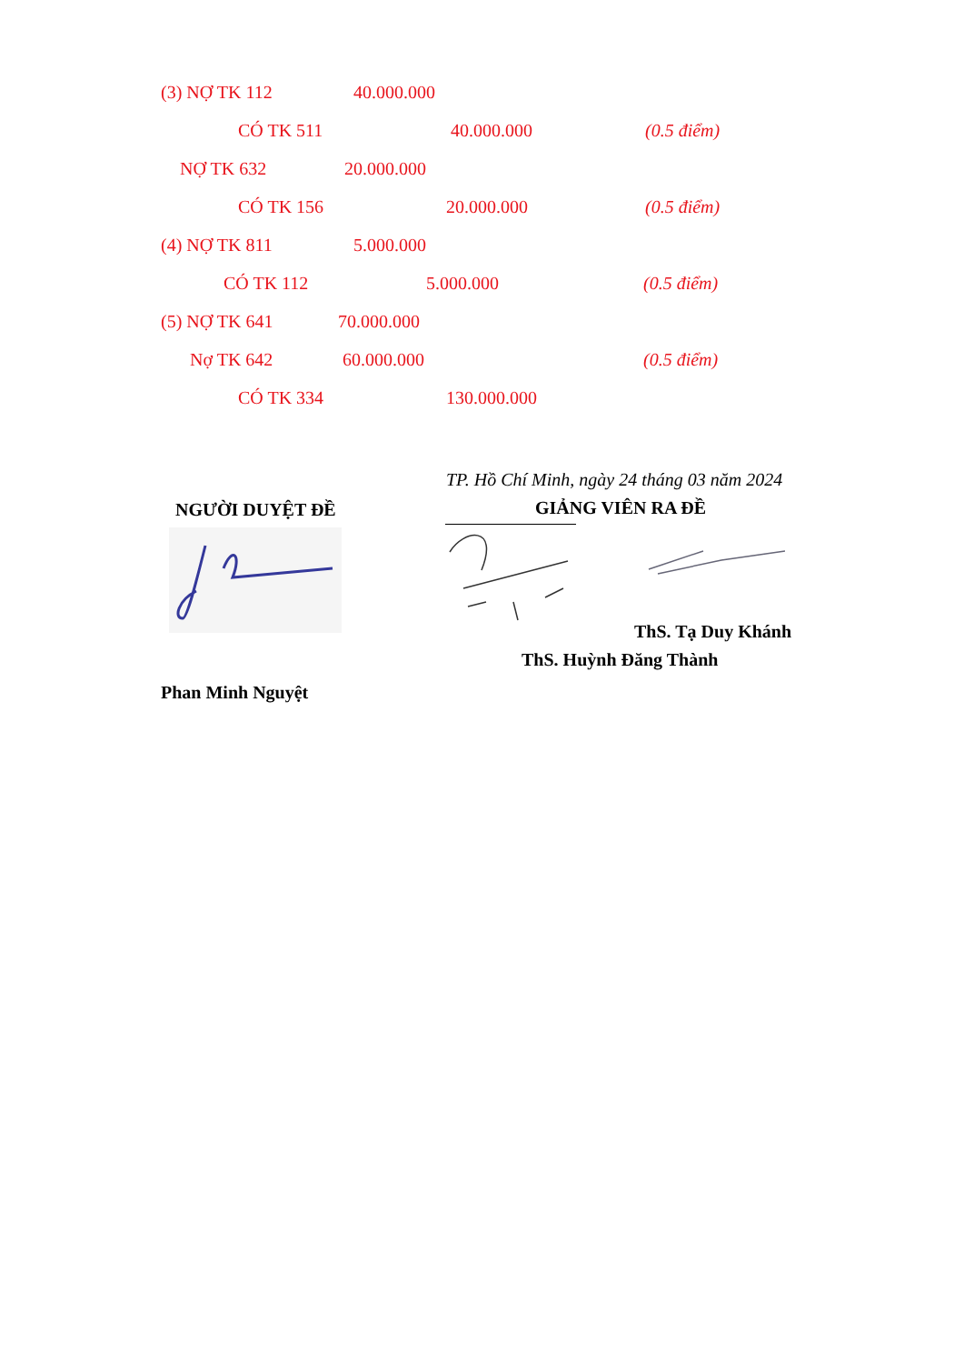(3) NỢ TK 112 40.000.000
CÓ TK 511 40.000.000 (0.5 điểm)
NỢ TK 632 20.000.000
CÓ TK 156 20.000.000 (0.5 điểm)
(4) NỢ TK 811 5.000.000
CÓ TK 112 5.000.000 (0.5 điểm)
(5) NỢ TK 641 70.000.000
Nợ TK 642 60.000.000 (0.5 điểm)
CÓ TK 334 130.000.000
NGƯỜI DUYỆT ĐỀ
Phan Minh Nguyệt
TP. Hồ Chí Minh, ngày 24 tháng 03 năm 2024
GIẢNG VIÊN RA ĐỀ
ThS. Tạ Duy Khánh
ThS. Huỳnh Đăng Thành